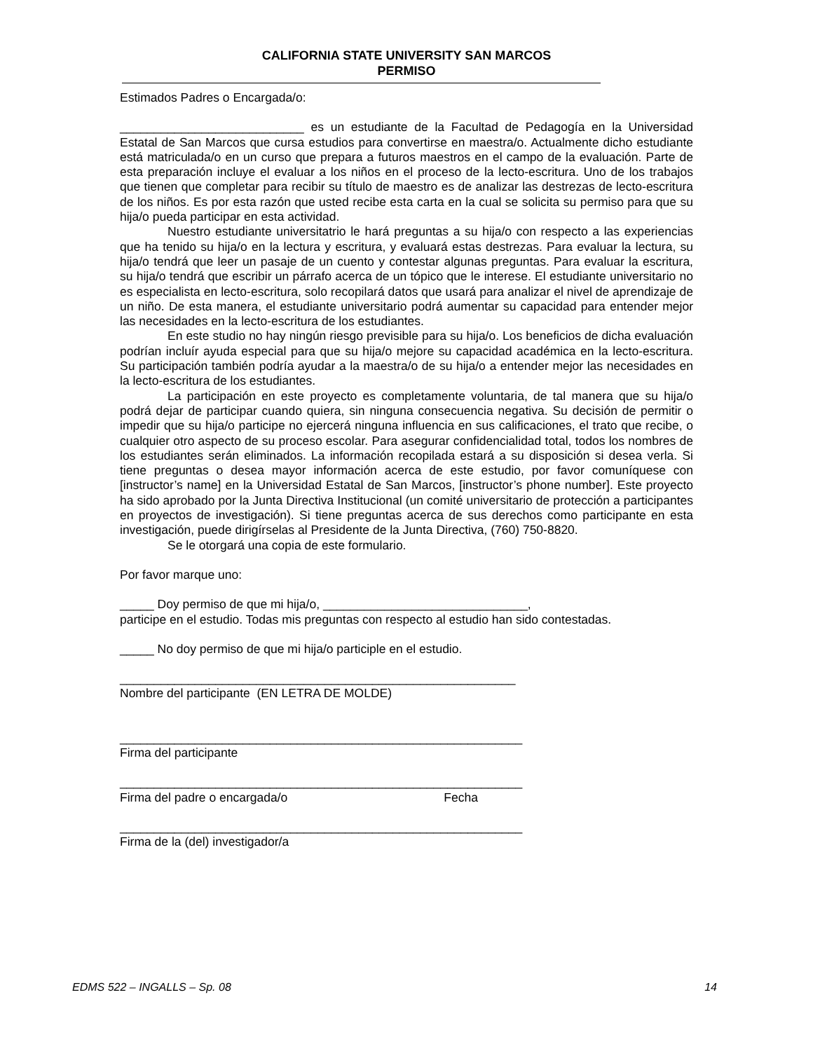CALIFORNIA STATE UNIVERSITY SAN MARCOS
PERMISO
Estimados Padres o Encargada/o:
___________________________ es un estudiante de la Facultad de Pedagogía en la Universidad Estatal de San Marcos que cursa estudios para convertirse en maestra/o. Actualmente dicho estudiante está matriculada/o en un curso que prepara a futuros maestros en el campo de la evaluación. Parte de esta preparación incluye el evaluar a los niños en el proceso de la lecto-escritura. Uno de los trabajos que tienen que completar para recibir su título de maestro es de analizar las destrezas de lecto-escritura de los niños. Es por esta razón que usted recibe esta carta en la cual se solicita su permiso para que su hija/o pueda participar en esta actividad.
Nuestro estudiante universitatrio le hará preguntas a su hija/o con respecto a las experiencias que ha tenido su hija/o en la lectura y escritura, y evaluará estas destrezas. Para evaluar la lectura, su hija/o tendrá que leer un pasaje de un cuento y contestar algunas preguntas. Para evaluar la escritura, su hija/o tendrá que escribir un párrafo acerca de un tópico que le interese. El estudiante universitario no es especialista en lecto-escritura, solo recopilará datos que usará para analizar el nivel de aprendizaje de un niño. De esta manera, el estudiante universitario podrá aumentar su capacidad para entender mejor las necesidades en la lecto-escritura de los estudiantes.
En este studio no hay ningún riesgo previsible para su hija/o. Los beneficios de dicha evaluación podrían incluír ayuda especial para que su hija/o mejore su capacidad académica en la lecto-escritura. Su participación también podría ayudar a la maestra/o de su hija/o a entender mejor las necesidades en la lecto-escritura de los estudiantes.
La participación en este proyecto es completamente voluntaria, de tal manera que su hija/o podrá dejar de participar cuando quiera, sin ninguna consecuencia negativa. Su decisión de permitir o impedir que su hija/o participe no ejercerá ninguna influencia en sus calificaciones, el trato que recibe, o cualquier otro aspecto de su proceso escolar. Para asegurar confidencialidad total, todos los nombres de los estudiantes serán eliminados. La información recopilada estará a su disposición si desea verla. Si tiene preguntas o desea mayor información acerca de este estudio, por favor comuníquese con [instructor’s name] en la Universidad Estatal de San Marcos, [instructor’s phone number]. Este proyecto ha sido aprobado por la Junta Directiva Institucional (un comité universitario de protección a participantes en proyectos de investigación). Si tiene preguntas acerca de sus derechos como participante en esta investigación, puede dirigírselas al Presidente de la Junta Directiva, (760) 750-8820.
Se le otorgará una copia de este formulario.
Por favor marque uno:
_____ Doy permiso de que mi hija/o, ______________________________,
participe en el estudio. Todas mis preguntas con respecto al estudio han sido contestadas.
_____ No doy permiso de que mi hija/o participle en el estudio.
__________________________________________________________
Nombre del participante (EN LETRA DE MOLDE)
___________________________________________________________
Firma del participante
___________________________________________________________
Firma del padre o encargada/o Fecha
___________________________________________________________
Firma de la (del) investigador/a
EDMS 522 – INGALLS – Sp. 08 14